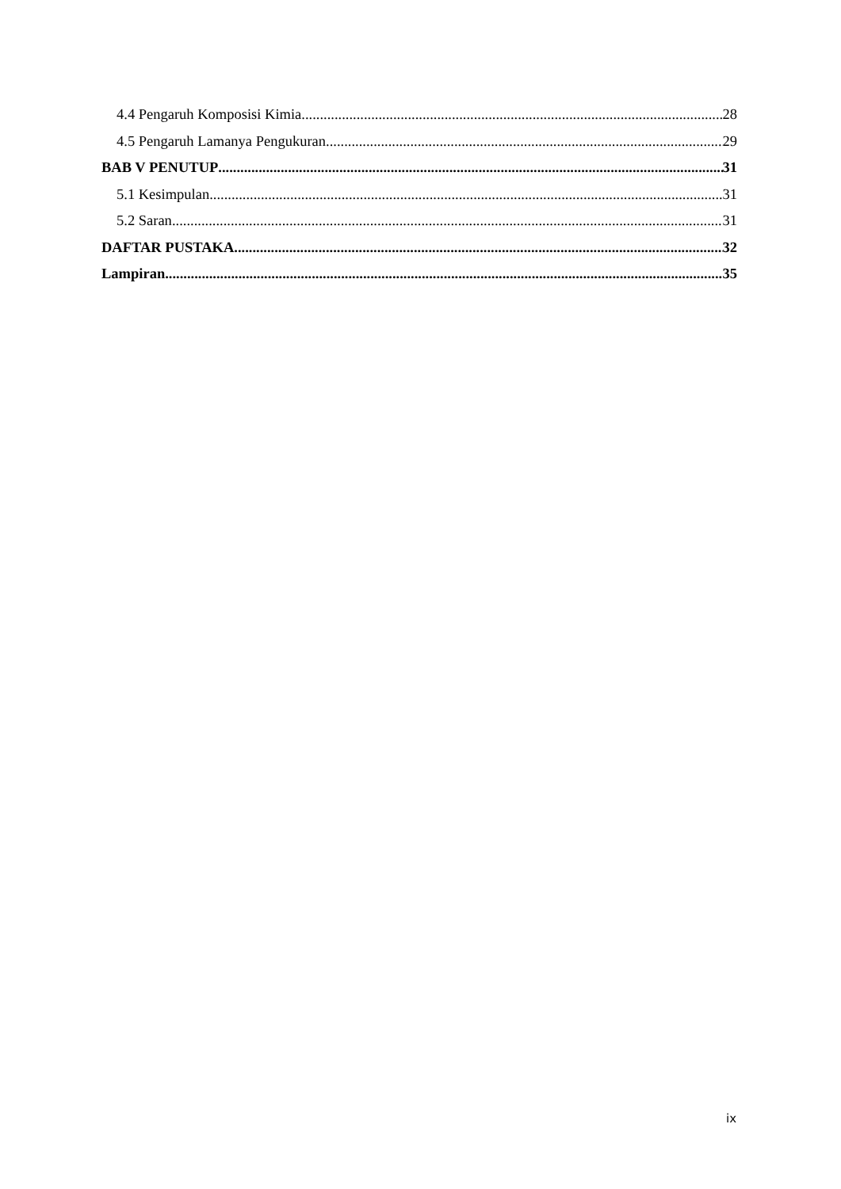4.4 Pengaruh Komposisi Kimia 28
4.5 Pengaruh Lamanya Pengukuran 29
BAB V PENUTUP 31
5.1 Kesimpulan 31
5.2 Saran 31
DAFTAR PUSTAKA 32
Lampiran 35
ix